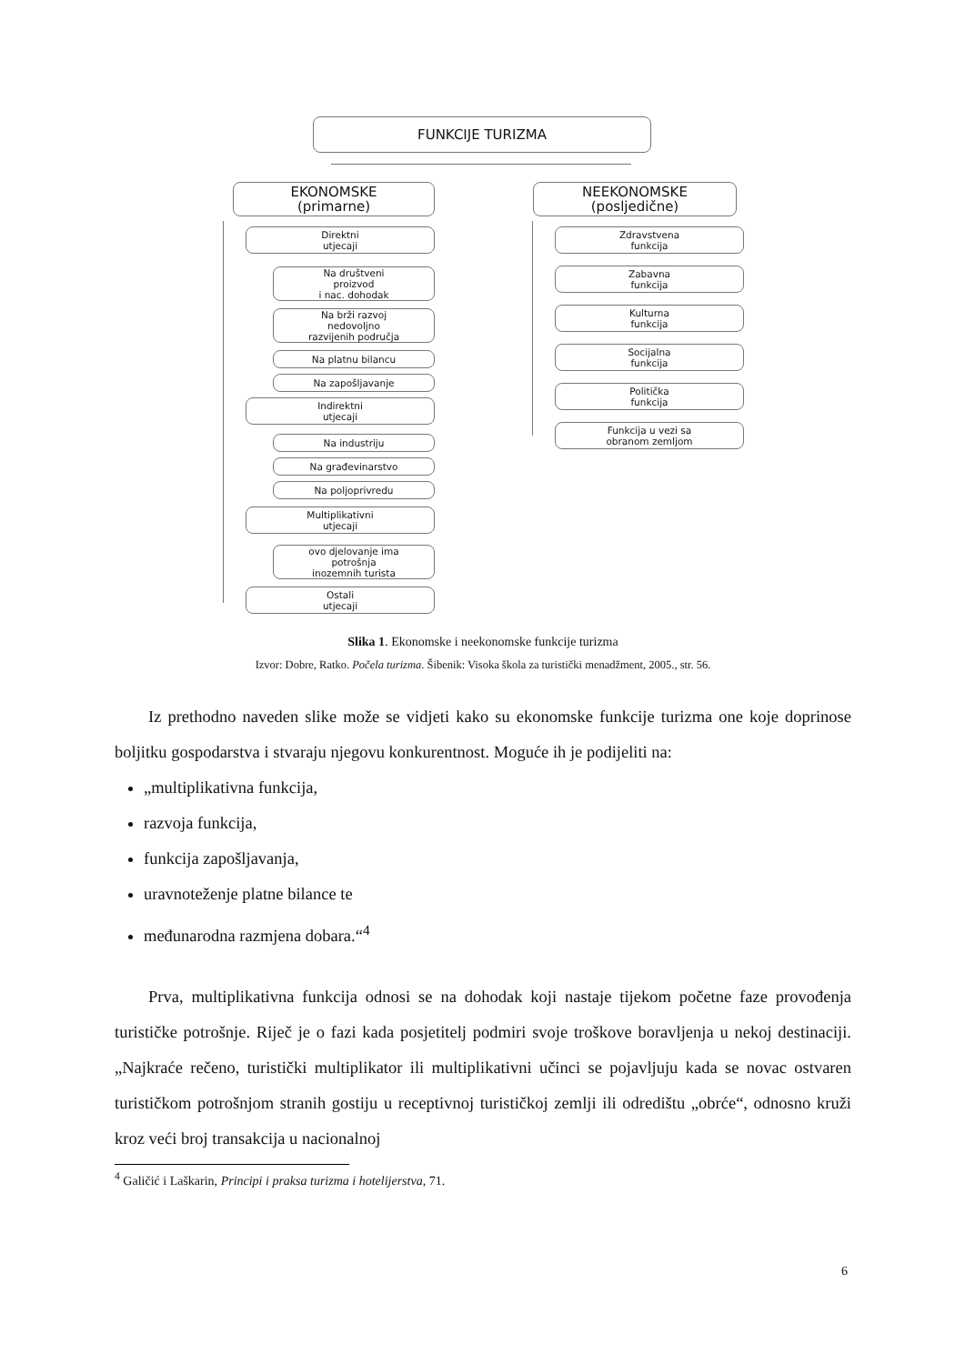FUNKCIJE TURIZMA
EKONOMSKE
(primarne)
NEEKONOMSKE
(posljedične)
Direktni
utjecaji
Na društveni
proizvod
i nac. dohodak
Na brži razvoj
nedovoljno
razvijenih područja
Na platnu bilancu
Na zapošljavanje
Indirektni
utjecaji
Na industriju
Na građevinarstvo
Na poljoprivredu
Multiplikativni
utjecaji
ovo djelovanje ima
potrošnja
inozemnih turista
Ostali
utjecaji
Zdravstvena
funkcija
Zabavna
funkcija
Kulturna
funkcija
Socijalna
funkcija
Politička
funkcija
Funkcija u vezi sa
obranom zemljom
Slika 1. Ekonomske i neekonomske funkcije turizma
Izvor: Dobre, Ratko. Počela turizma. Šibenik: Visoka škola za turistički menadžment, 2005., str. 56.
  Iz prethodno naveden slike može se vidjeti kako su ekonomske funkcije turizma one koje doprinose boljitku gospodarstva i stvaraju njegovu konkurentnost. Moguće ih je podijeliti na:
„multiplikativna funkcija,
razvoja funkcija,
funkcija zapošljavanja,
uravnoteženje platne bilance te
međunarodna razmjena dobara.“<sup>4</sup>
  Prva, multiplikativna funkcija odnosi se na dohodak koji nastaje tijekom početne faze provođenja turističke potrošnje. Riječ je o fazi kada posjetitelj podmiri svoje troškove boravljenja u nekoj destinaciji. „Najkraće rečeno, turistički multiplikator ili multiplikativni učinci se pojavljuju kada se novac ostvaren turističkom potrošnjom stranih gostiju u receptivnoj turističkoj zemlji ili odredištu „obrće“, odnosno kruži kroz veći broj transakcija u nacionalnoj
<sup>4</sup> Galičić i Laškarin, Principi i praksa turizma i hotelijerstva, 71.
6